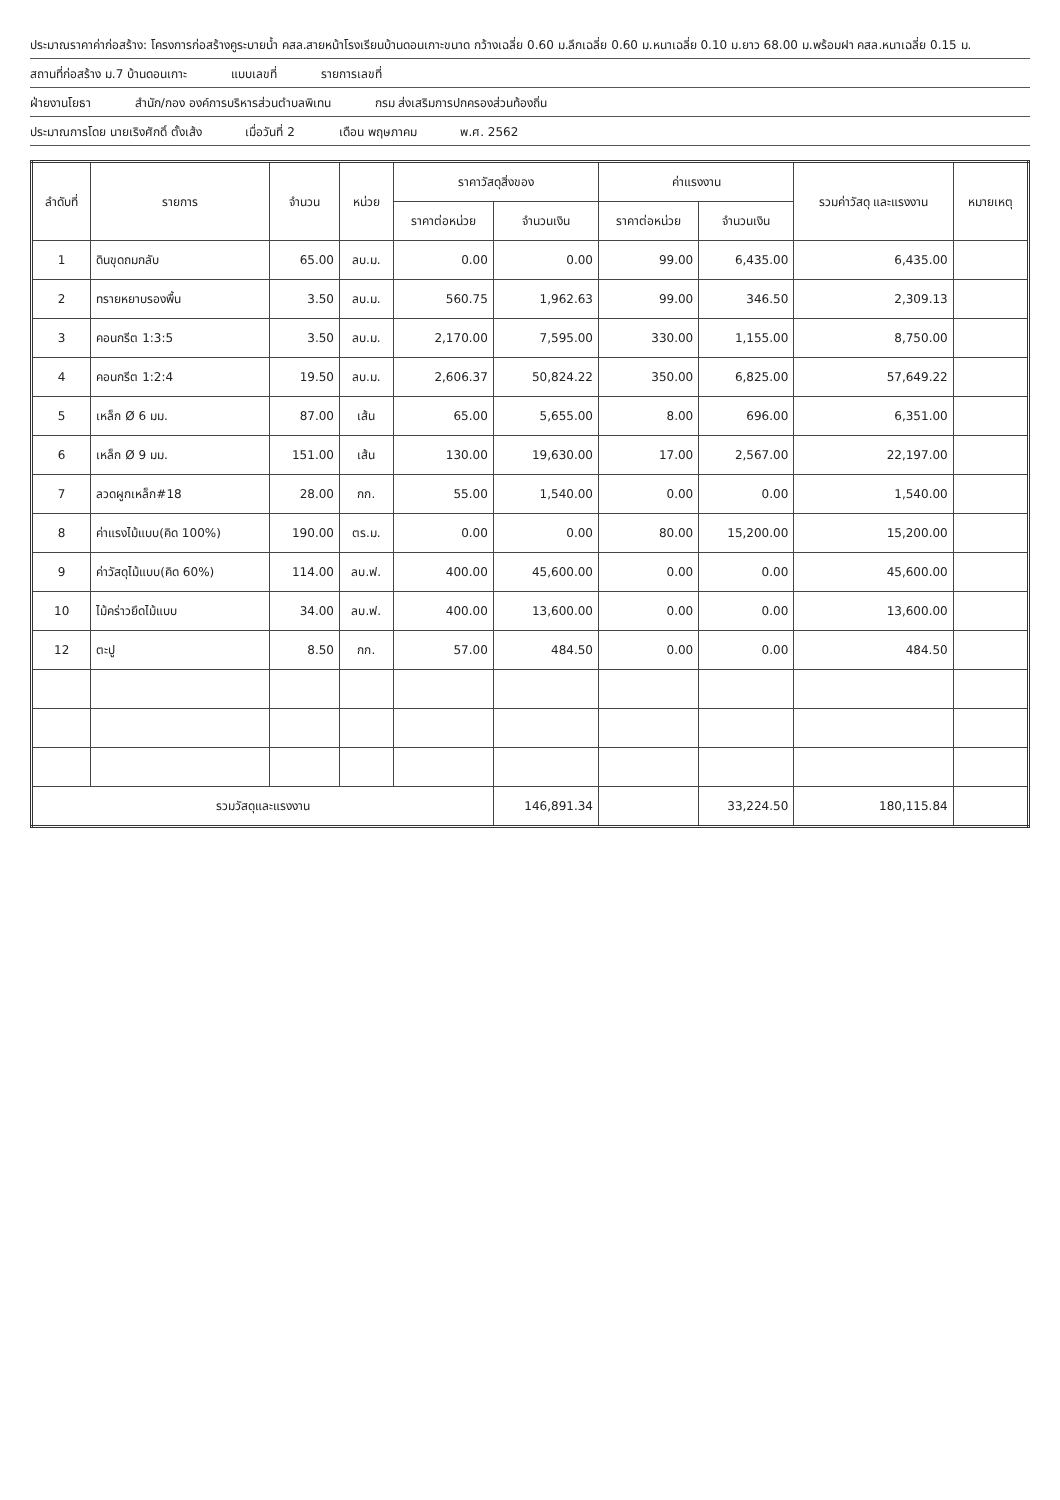ประมาณราคาค่าก่อสร้าง: โครงการก่อสร้างคูระบายน้ำ คสล.สายหน้าโรงเรียนบ้านดอนเกาะขนาด กว้างเฉลี่ย 0.60 ม.ลึกเฉลี่ย 0.60 ม.หนาเฉลี่ย 0.10 ม.ยาว 68.00 ม.พร้อมฝา คสล.หนาเฉลี่ย 0.15 ม.
สถานที่ก่อสร้าง ม.7 บ้านดอนเกาะ แบบเลขที่ รายการเลขที่
ฝ่ายงานโยธา สำนัก/กอง องค์การบริหารส่วนตำบลพิเทน กรม ส่งเสริมการปกครองส่วนท้องถิ่น
ประมาณการโดย นายเริงศักดิ์ ตั้งเส้ง เมื่อวันที่ 2 เดือน พฤษภาคม พ.ศ. 2562
| ลำดับที่ | รายการ | จำนวน | หน่วย | ราคาวัสดุสิ่งของ | | ค่าแรงงาน | | รวมค่าวัสดุ และแรงงาน | หมายเหตุ |
| --- | --- | --- | --- | --- | --- | --- | --- | --- | --- |
| | | | | ราคาต่อหน่วย | จำนวนเงิน | ราคาต่อหน่วย | จำนวนเงิน | | |
| 1 | ดินขุดถมกลับ | 65.00 | ลบ.ม. | 0.00 | 0.00 | 99.00 | 6,435.00 | 6,435.00 | |
| 2 | ทรายหยาบรองพื้น | 3.50 | ลบ.ม. | 560.75 | 1,962.63 | 99.00 | 346.50 | 2,309.13 | |
| 3 | คอนกรีต 1:3:5 | 3.50 | ลบ.ม. | 2,170.00 | 7,595.00 | 330.00 | 1,155.00 | 8,750.00 | |
| 4 | คอนกรีต 1:2:4 | 19.50 | ลบ.ม. | 2,606.37 | 50,824.22 | 350.00 | 6,825.00 | 57,649.22 | |
| 5 | เหล็ก Ø 6 มม. | 87.00 | เส้น | 65.00 | 5,655.00 | 8.00 | 696.00 | 6,351.00 | |
| 6 | เหล็ก Ø 9 มม. | 151.00 | เส้น | 130.00 | 19,630.00 | 17.00 | 2,567.00 | 22,197.00 | |
| 7 | ลวดผูกเหล็ก#18 | 28.00 | กก. | 55.00 | 1,540.00 | 0.00 | 0.00 | 1,540.00 | |
| 8 | ค่าแรงไม้แบบ(คิด 100%) | 190.00 | ตร.ม. | 0.00 | 0.00 | 80.00 | 15,200.00 | 15,200.00 | |
| 9 | ค่าวัสดุไม้แบบ(คิด 60%) | 114.00 | ลบ.ฟ. | 400.00 | 45,600.00 | 0.00 | 0.00 | 45,600.00 | |
| 10 | ไม้คร่าวยึดไม้แบบ | 34.00 | ลบ.ฟ. | 400.00 | 13,600.00 | 0.00 | 0.00 | 13,600.00 | |
| 12 | ตะปู | 8.50 | กก. | 57.00 | 484.50 | 0.00 | 0.00 | 484.50 | |
| รวมวัสดุและแรงงาน | | | | | 146,891.34 | | 33,224.50 | 180,115.84 | |